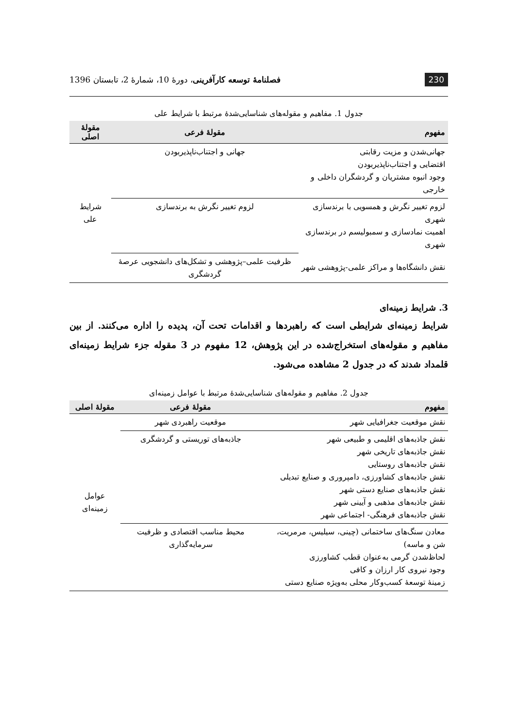230 فصلنامهٔ توسعه کارآفرینی، دورهٔ 10، شمارهٔ 2، تابستان 1396
جدول 1. مفاهیم و مقوله‌های شناسایی‌شدهٔ مرتبط با شرایط علی
| مفهوم | مقولهٔ فرعی | مقولهٔ اصلی |
| --- | --- | --- |
| جهانی‌شدن و مزیت رقابتی اقتضایی و اجتناب‌ناپذیربودن وجود انبوه مشتریان و گردشگران داخلی و خارجی | جهانی و اجتناب‌ناپذیربودن | شرایط علی |
| لزوم تغییر نگرش و همسویی با برندسازی شهری اهمیت نمادسازی و سمبولیسم در برندسازی شهری | لزوم تغییر نگرش به برندسازی | |
| نقش دانشگاه‌ها و مراکز علمی-پژوهشی شهر | ظرفیت علمی–پژوهشی و تشکل‌های دانشجویی عرصهٔ گردشگری | |
3. شرایط زمینه‌ای
شرایط زمینه‌ای شرایطی است که راهبردها و اقدامات تحت آن، پدیده را اداره می‌کنند. از بین مفاهیم و مقوله‌های استخراج‌شده در این پژوهش، 12 مفهوم در 3 مقوله جزء شرایط زمینه‌ای قلمداد شدند که در جدول 2 مشاهده می‌شود.
جدول 2. مفاهیم و مقوله‌های شناسایی‌شدهٔ مرتبط با عوامل زمینه‌ای
| مفهوم | مقولهٔ فرعی | مقولهٔ اصلی |
| --- | --- | --- |
| نقش موقعیت جغرافیایی شهر | موقعیت راهبردی شهر | عوامل زمینه‌ای |
| نقش جاذبه‌های اقلیمی و طبیعی شهر نقش جاذبه‌های تاریخی شهر نقش جاذبه‌های روستایی نقش جاذبه‌های کشاورزی، دامپروری و صنایع تبدیلی نقش جاذبه‌های صنایع دستی شهر نقش جاذبه‌های مذهبی و آیینی شهر نقش جاذبه‌های فرهنگی- اجتماعی شهر | جاذبه‌های توریستی و گردشگری | |
| معادن سنگ‌های ساختمانی (چینی، سیلیس، مرمریت، شن و ماسه) لحاظ‌شدن گرمی به‌عنوان قطب کشاورزی وجود نیروی کار ارزان و کافی زمینهٔ توسعهٔ کسب‌وکار محلی به‌ویژه صنایع دستی | محیط مناسب اقتصادی و ظرفیت سرمایه‌گذاری | |